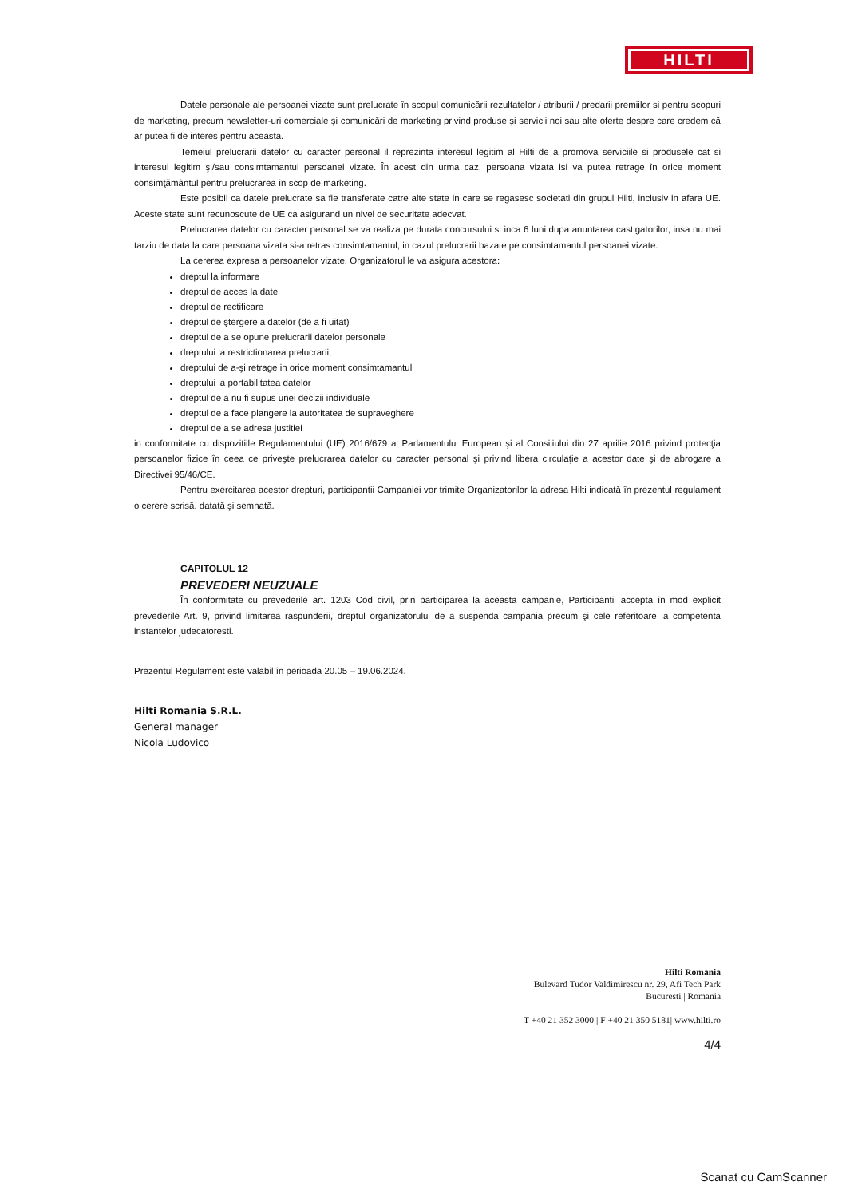HILTI
Datele personale ale persoanei vizate sunt prelucrate în scopul comunicării rezultatelor / atriburii / predarii premiilor si pentru scopuri de marketing, precum newsletter-uri comerciale și comunicări de marketing privind produse și servicii noi sau alte oferte despre care credem că ar putea fi de interes pentru aceasta.
Temeiul prelucrarii datelor cu caracter personal il reprezinta interesul legitim al Hilti de a promova serviciile si produsele cat si interesul legitim şi/sau consimtamantul persoanei vizate. În acest din urma caz, persoana vizata isi va putea retrage în orice moment consimţământul pentru prelucrarea în scop de marketing.
Este posibil ca datele prelucrate sa fie transferate catre alte state in care se regasesc societati din grupul Hilti, inclusiv in afara UE. Aceste state sunt recunoscute de UE ca asigurand un nivel de securitate adecvat.
Prelucrarea datelor cu caracter personal se va realiza pe durata concursului si inca 6 luni dupa anuntarea castigatorilor, insa nu mai tarziu de data la care persoana vizata si-a retras consimtamantul, in cazul prelucrarii bazate pe consimtamantul persoanei vizate.
La cererea expresa a persoanelor vizate, Organizatorul le va asigura acestora:
dreptul la informare
dreptul de acces la date
dreptul de rectificare
dreptul de ştergere a datelor (de a fi uitat)
dreptul de a se opune prelucrarii datelor personale
dreptului la restrictionarea prelucrarii;
dreptului de a-şi retrage in orice moment consimtamantul
dreptului la portabilitatea datelor
dreptul de a nu fi supus unei decizii individuale
dreptul de a face plangere la autoritatea de supraveghere
dreptul de a se adresa justitiei
in conformitate cu dispozitiile Regulamentului (UE) 2016/679 al Parlamentului European şi al Consiliului din 27 aprilie 2016 privind protecţia persoanelor fizice în ceea ce priveşte prelucrarea datelor cu caracter personal şi privind libera circulaţie a acestor date şi de abrogare a Directivei 95/46/CE.
Pentru exercitarea acestor drepturi, participantii Campaniei vor trimite Organizatorilor la adresa Hilti indicată în prezentul regulament o cerere scrisă, datată şi semnată.
CAPITOLUL 12
PREVEDERI NEUZUALE
În conformitate cu prevederile art. 1203 Cod civil, prin participarea la aceasta campanie, Participantii accepta în mod explicit prevederile Art. 9, privind limitarea raspunderii, dreptul organizatorului de a suspenda campania precum şi cele referitoare la competenta instantelor judecatoresti.
Prezentul Regulament este valabil în perioada 20.05 – 19.06.2024.
Hilti Romania S.R.L.
General manager
Nicola Ludovico
Hilti Romania
Bulevard Tudor Valdimirescu nr. 29, Afi Tech Park
Bucuresti | Romania
T +40 21 352 3000 | F +40 21 350 5181| www.hilti.ro
4/4
Scanat cu CamScanner